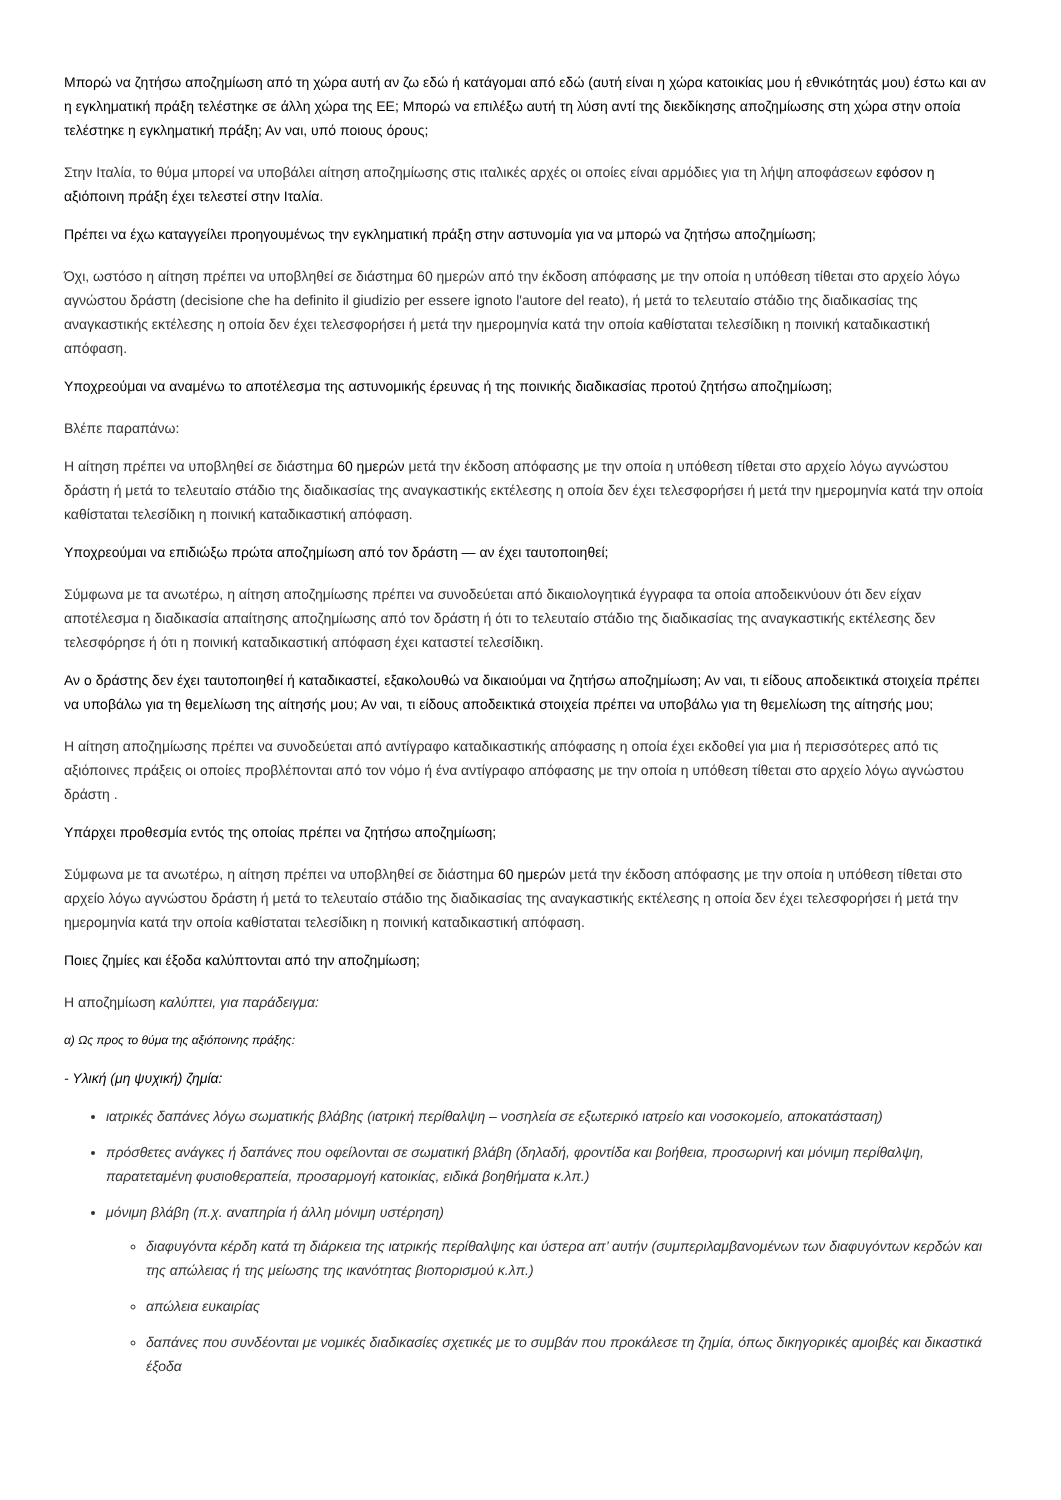Μπορώ να ζητήσω αποζημίωση από τη χώρα αυτή αν ζω εδώ ή κατάγομαι από εδώ (αυτή είναι η χώρα κατοικίας μου ή εθνικότητάς μου) έστω και αν η εγκληματική πράξη τελέστηκε σε άλλη χώρα της ΕΕ; Μπορώ να επιλέξω αυτή τη λύση αντί της διεκδίκησης αποζημίωσης στη χώρα στην οποία τελέστηκε η εγκληματική πράξη; Αν ναι, υπό ποιους όρους;
Στην Ιταλία, το θύμα μπορεί να υποβάλει αίτηση αποζημίωσης στις ιταλικές αρχές οι οποίες είναι αρμόδιες για τη λήψη αποφάσεων εφόσον η αξιόποινη πράξη έχει τελεστεί στην Ιταλία.
Πρέπει να έχω καταγγείλει προηγουμένως την εγκληματική πράξη στην αστυνομία για να μπορώ να ζητήσω αποζημίωση;
Όχι, ωστόσο η αίτηση πρέπει να υποβληθεί σε διάστημα 60 ημερών από την έκδοση απόφασης με την οποία η υπόθεση τίθεται στο αρχείο λόγω αγνώστου δράστη (decisione che ha definito il giudizio per essere ignoto l'autore del reato), ή μετά το τελευταίο στάδιο της διαδικασίας της αναγκαστικής εκτέλεσης η οποία δεν έχει τελεσφορήσει ή μετά την ημερομηνία κατά την οποία καθίσταται τελεσίδικη η ποινική καταδικαστική απόφαση.
Υποχρεούμαι να αναμένω το αποτέλεσμα της αστυνομικής έρευνας ή της ποινικής διαδικασίας προτού ζητήσω αποζημίωση;
Βλέπε παραπάνω:
Η αίτηση πρέπει να υποβληθεί σε διάστημα 60 ημερών μετά την έκδοση απόφασης με την οποία η υπόθεση τίθεται στο αρχείο λόγω αγνώστου δράστη ή μετά το τελευταίο στάδιο της διαδικασίας της αναγκαστικής εκτέλεσης η οποία δεν έχει τελεσφορήσει ή μετά την ημερομηνία κατά την οποία καθίσταται τελεσίδικη η ποινική καταδικαστική απόφαση.
Υποχρεούμαι να επιδιώξω πρώτα αποζημίωση από τον δράστη — αν έχει ταυτοποιηθεί;
Σύμφωνα με τα ανωτέρω, η αίτηση αποζημίωσης πρέπει να συνοδεύεται από δικαιολογητικά έγγραφα τα οποία αποδεικνύουν ότι δεν είχαν αποτέλεσμα η διαδικασία απαίτησης αποζημίωσης από τον δράστη ή ότι το τελευταίο στάδιο της διαδικασίας της αναγκαστικής εκτέλεσης δεν τελεσφόρησε ή ότι η ποινική καταδικαστική απόφαση έχει καταστεί τελεσίδικη.
Αν ο δράστης δεν έχει ταυτοποιηθεί ή καταδικαστεί, εξακολουθώ να δικαιούμαι να ζητήσω αποζημίωση; Αν ναι, τι είδους αποδεικτικά στοιχεία πρέπει να υποβάλω για τη θεμελίωση της αίτησής μου; Αν ναι, τι είδους αποδεικτικά στοιχεία πρέπει να υποβάλω για τη θεμελίωση της αίτησής μου;
Η αίτηση αποζημίωσης πρέπει να συνοδεύεται από αντίγραφο καταδικαστικής απόφασης η οποία έχει εκδοθεί για μια ή περισσότερες από τις αξιόποινες πράξεις οι οποίες προβλέπονται από τον νόμο ή ένα αντίγραφο απόφασης με την οποία η υπόθεση τίθεται στο αρχείο λόγω αγνώστου δράστη .
Υπάρχει προθεσμία εντός της οποίας πρέπει να ζητήσω αποζημίωση;
Σύμφωνα με τα ανωτέρω, η αίτηση πρέπει να υποβληθεί σε διάστημα 60 ημερών μετά την έκδοση απόφασης με την οποία η υπόθεση τίθεται στο αρχείο λόγω αγνώστου δράστη ή μετά το τελευταίο στάδιο της διαδικασίας της αναγκαστικής εκτέλεσης η οποία δεν έχει τελεσφορήσει ή μετά την ημερομηνία κατά την οποία καθίσταται τελεσίδικη η ποινική καταδικαστική απόφαση.
Ποιες ζημίες και έξοδα καλύπτονται από την αποζημίωση;
Η αποζημίωση καλύπτει, για παράδειγμα:
α) Ως προς το θύμα της αξιόποινης πράξης:
- Υλική (μη ψυχική) ζημία:
ιατρικές δαπάνες λόγω σωματικής βλάβης (ιατρική περίθαλψη – νοσηλεία σε εξωτερικό ιατρείο και νοσοκομείο, αποκατάσταση)
πρόσθετες ανάγκες ή δαπάνες που οφείλονται σε σωματική βλάβη (δηλαδή, φροντίδα και βοήθεια, προσωρινή και μόνιμη περίθαλψη, παρατεταμένη φυσιοθεραπεία, προσαρμογή κατοικίας, ειδικά βοηθήματα κ.λπ.)
μόνιμη βλάβη (π.χ. αναπηρία ή άλλη μόνιμη υστέρηση)
διαφυγόντα κέρδη κατά τη διάρκεια της ιατρικής περίθαλψης και ύστερα απ’ αυτήν (συμπεριλαμβανομένων των διαφυγόντων κερδών και της απώλειας ή της μείωσης της ικανότητας βιοπορισμού κ.λπ.)
απώλεια ευκαιρίας
δαπάνες που συνδέονται με νομικές διαδικασίες σχετικές με το συμβάν που προκάλεσε τη ζημία, όπως δικηγορικές αμοιβές και δικαστικά έξοδα